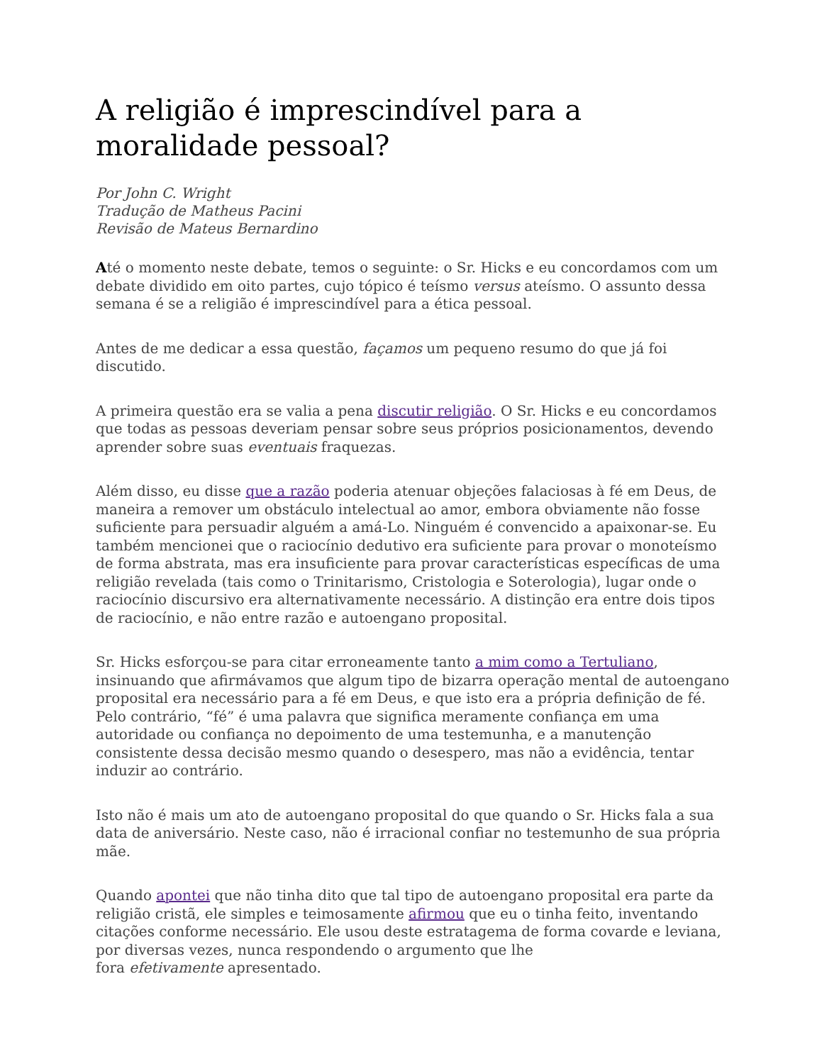A religião é imprescindível para a moralidade pessoal?
Por John C. Wright
Tradução de Matheus Pacini
Revisão de Mateus Bernardino
Até o momento neste debate, temos o seguinte: o Sr. Hicks e eu concordamos com um debate dividido em oito partes, cujo tópico é teísmo versus ateísmo. O assunto dessa semana é se a religião é imprescindível para a ética pessoal.
Antes de me dedicar a essa questão, façamos um pequeno resumo do que já foi discutido.
A primeira questão era se valia a pena discutir religião. O Sr. Hicks e eu concordamos que todas as pessoas deveriam pensar sobre seus próprios posicionamentos, devendo aprender sobre suas eventuais fraquezas.
Além disso, eu disse que a razão poderia atenuar objeções falaciosas à fé em Deus, de maneira a remover um obstáculo intelectual ao amor, embora obviamente não fosse suficiente para persuadir alguém a amá-Lo. Ninguém é convencido a apaixonar-se. Eu também mencionei que o raciocínio dedutivo era suficiente para provar o monoteísmo de forma abstrata, mas era insuficiente para provar características específicas de uma religião revelada (tais como o Trinitarismo, Cristologia e Soterologia), lugar onde o raciocínio discursivo era alternativamente necessário. A distinção era entre dois tipos de raciocínio, e não entre razão e autoengano proposital.
Sr. Hicks esforçou-se para citar erroneamente tanto a mim como a Tertuliano, insinuando que afirmávamos que algum tipo de bizarra operação mental de autoengano proposital era necessário para a fé em Deus, e que isto era a própria definição de fé. Pelo contrário, “fé” é uma palavra que significa meramente confiança em uma autoridade ou confiança no depoimento de uma testemunha, e a manutenção consistente dessa decisão mesmo quando o desespero, mas não a evidência, tentar induzir ao contrário.
Isto não é mais um ato de autoengano proposital do que quando o Sr. Hicks fala a sua data de aniversário. Neste caso, não é irracional confiar no testemunho de sua própria mãe.
Quando apontei que não tinha dito que tal tipo de autoengano proposital era parte da religião cristã, ele simples e teimosamente afirmou que eu o tinha feito, inventando citações conforme necessário. Ele usou deste estratagema de forma covarde e leviana, por diversas vezes, nunca respondendo o argumento que lhe
fora efetivamente apresentado.